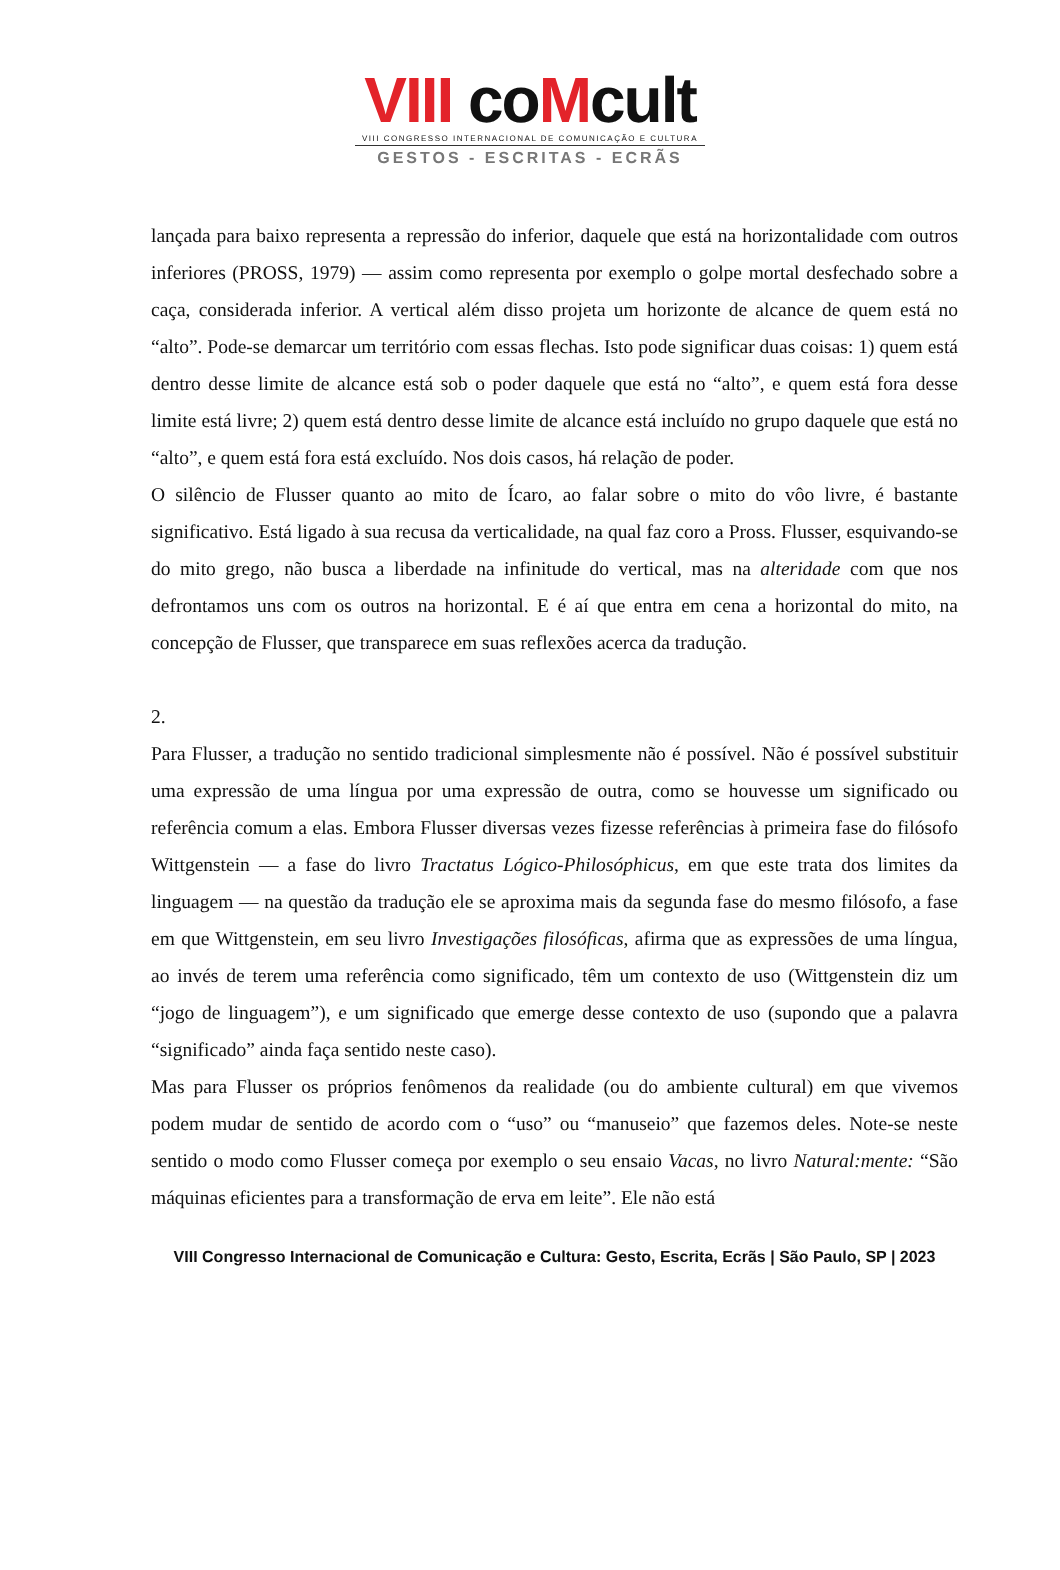VIII coMcult
VIII CONGRESSO INTERNACIONAL DE COMUNICAÇÃO E CULTURA
GESTOS - ESCRITAS - ECRÃS
lançada para baixo representa a repressão do inferior, daquele que está na horizontalidade com outros inferiores (PROSS, 1979) — assim como representa por exemplo o golpe mortal desfechado sobre a caça, considerada inferior. A vertical além disso projeta um horizonte de alcance de quem está no “alto”. Pode-se demarcar um território com essas flechas. Isto pode significar duas coisas: 1) quem está dentro desse limite de alcance está sob o poder daquele que está no “alto”, e quem está fora desse limite está livre; 2) quem está dentro desse limite de alcance está incluído no grupo daquele que está no “alto”, e quem está fora está excluído. Nos dois casos, há relação de poder.
O silêncio de Flusser quanto ao mito de Ícaro, ao falar sobre o mito do vôo livre, é bastante significativo. Está ligado à sua recusa da verticalidade, na qual faz coro a Pross. Flusser, esquivando-se do mito grego, não busca a liberdade na infinitude do vertical, mas na alteridade com que nos defrontamos uns com os outros na horizontal. E é aí que entra em cena a horizontal do mito, na concepção de Flusser, que transparece em suas reflexões acerca da tradução.
2.
Para Flusser, a tradução no sentido tradicional simplesmente não é possível. Não é possível substituir uma expressão de uma língua por uma expressão de outra, como se houvesse um significado ou referência comum a elas. Embora Flusser diversas vezes fizesse referências à primeira fase do filósofo Wittgenstein — a fase do livro Tractatus Lógico-Philosóphicus, em que este trata dos limites da linguagem — na questão da tradução ele se aproxima mais da segunda fase do mesmo filósofo, a fase em que Wittgenstein, em seu livro Investigações filosóficas, afirma que as expressões de uma língua, ao invés de terem uma referência como significado, têm um contexto de uso (Wittgenstein diz um “jogo de linguagem”), e um significado que emerge desse contexto de uso (supondo que a palavra “significado” ainda faça sentido neste caso).
Mas para Flusser os próprios fenômenos da realidade (ou do ambiente cultural) em que vivemos podem mudar de sentido de acordo com o “uso” ou “manuseio” que fazemos deles. Note-se neste sentido o modo como Flusser começa por exemplo o seu ensaio Vacas, no livro Natural:mente: “São máquinas eficientes para a transformação de erva em leite”. Ele não está
VIII Congresso Internacional de Comunicação e Cultura: Gesto, Escrita, Ecrãs | São Paulo, SP | 2023